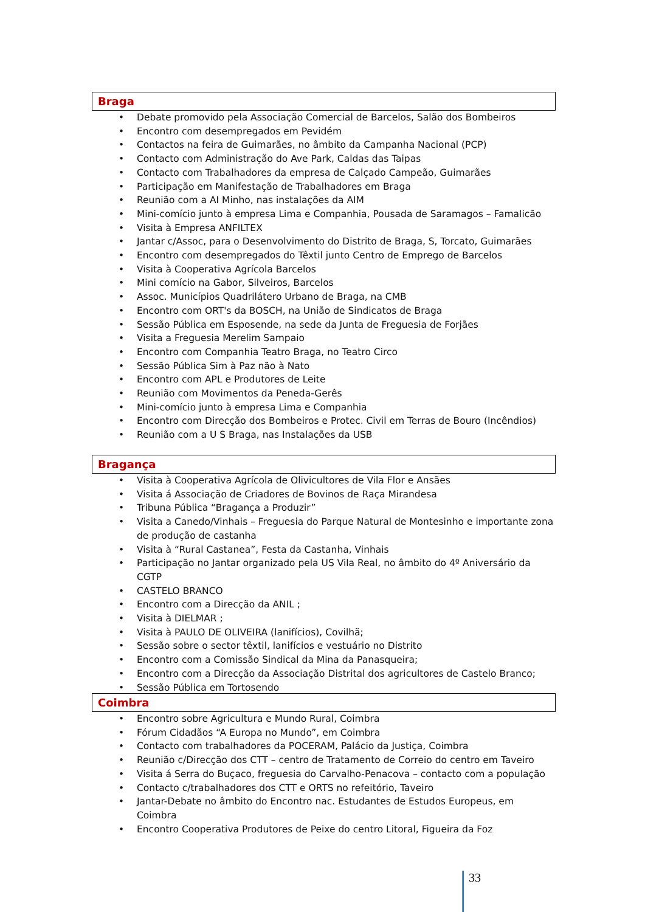Braga
• Debate promovido pela Associação Comercial de Barcelos, Salão dos Bombeiros
• Encontro com desempregados em Pevidém
• Contactos na feira de Guimarães, no âmbito da Campanha Nacional (PCP)
• Contacto com Administração do Ave Park, Caldas das Taipas
• Contacto com Trabalhadores da empresa de Calçado Campeão, Guimarães
• Participação em Manifestação de Trabalhadores em Braga
• Reunião com a AI Minho, nas instalações da AIM
• Mini-comício junto à empresa Lima e Companhia, Pousada de Saramagos – Famalicão
• Visita à Empresa ANFILTEX
• Jantar c/Assoc, para o Desenvolvimento do Distrito de Braga, S, Torcato, Guimarães
• Encontro com desempregados do Têxtil junto Centro de Emprego de Barcelos
• Visita à Cooperativa Agrícola Barcelos
• Mini comício na Gabor, Silveiros, Barcelos
• Assoc. Municípios Quadrilátero Urbano de Braga, na CMB
• Encontro com ORT's da BOSCH, na União de Sindicatos de Braga
• Sessão Pública em Esposende, na sede da Junta de Freguesia de Forjães
• Visita a Freguesia Merelim Sampaio
• Encontro com Companhia Teatro Braga, no Teatro Circo
• Sessão Pública Sim à Paz não à Nato
• Encontro com APL e Produtores de Leite
• Reunião com Movimentos da Peneda-Gerês
• Mini-comício junto à empresa Lima e Companhia
• Encontro com Direcção dos Bombeiros e Protec. Civil em Terras de Bouro (Incêndios)
• Reunião com a U S Braga, nas Instalações da USB
Bragança
• Visita à Cooperativa Agrícola de Olivicultores de Vila Flor e Ansães
• Visita á Associação de Criadores de Bovinos de Raça Mirandesa
• Tribuna Pública “Bragança a Produzir”
• Visita a Canedo/Vinhais – Freguesia do Parque Natural de Montesinho e importante zona de produção de castanha
• Visita à “Rural Castanea”, Festa da Castanha, Vinhais
• Participação no Jantar organizado pela US Vila Real, no âmbito do 4º Aniversário da CGTP
• CASTELO BRANCO
• Encontro com a Direcção da ANIL ;
• Visita à DIELMAR ;
• Visita à PAULO DE OLIVEIRA (lanifícios), Covilhã;
• Sessão sobre o sector têxtil, lanifícios e vestuário no Distrito
• Encontro com a Comissão Sindical da Mina da Panasqueira;
• Encontro com a Direcção da Associação Distrital dos agricultores de Castelo Branco;
• Sessão Pública em Tortosendo
Coimbra
• Encontro sobre Agricultura e Mundo Rural, Coimbra
• Fórum Cidadãos “A Europa no Mundo”, em Coimbra
• Contacto com trabalhadores da POCERAM, Palácio da Justiça, Coimbra
• Reunião c/Direcção dos CTT – centro de Tratamento de Correio do centro em Taveiro
• Visita á Serra do Buçaco, freguesia do Carvalho-Penacova – contacto com a população
• Contacto c/trabalhadores dos CTT e ORTS no refeitório, Taveiro
• Jantar-Debate no âmbito do Encontro nac. Estudantes de Estudos Europeus, em Coimbra
• Encontro Cooperativa Produtores de Peixe do centro Litoral, Figueira da Foz
33